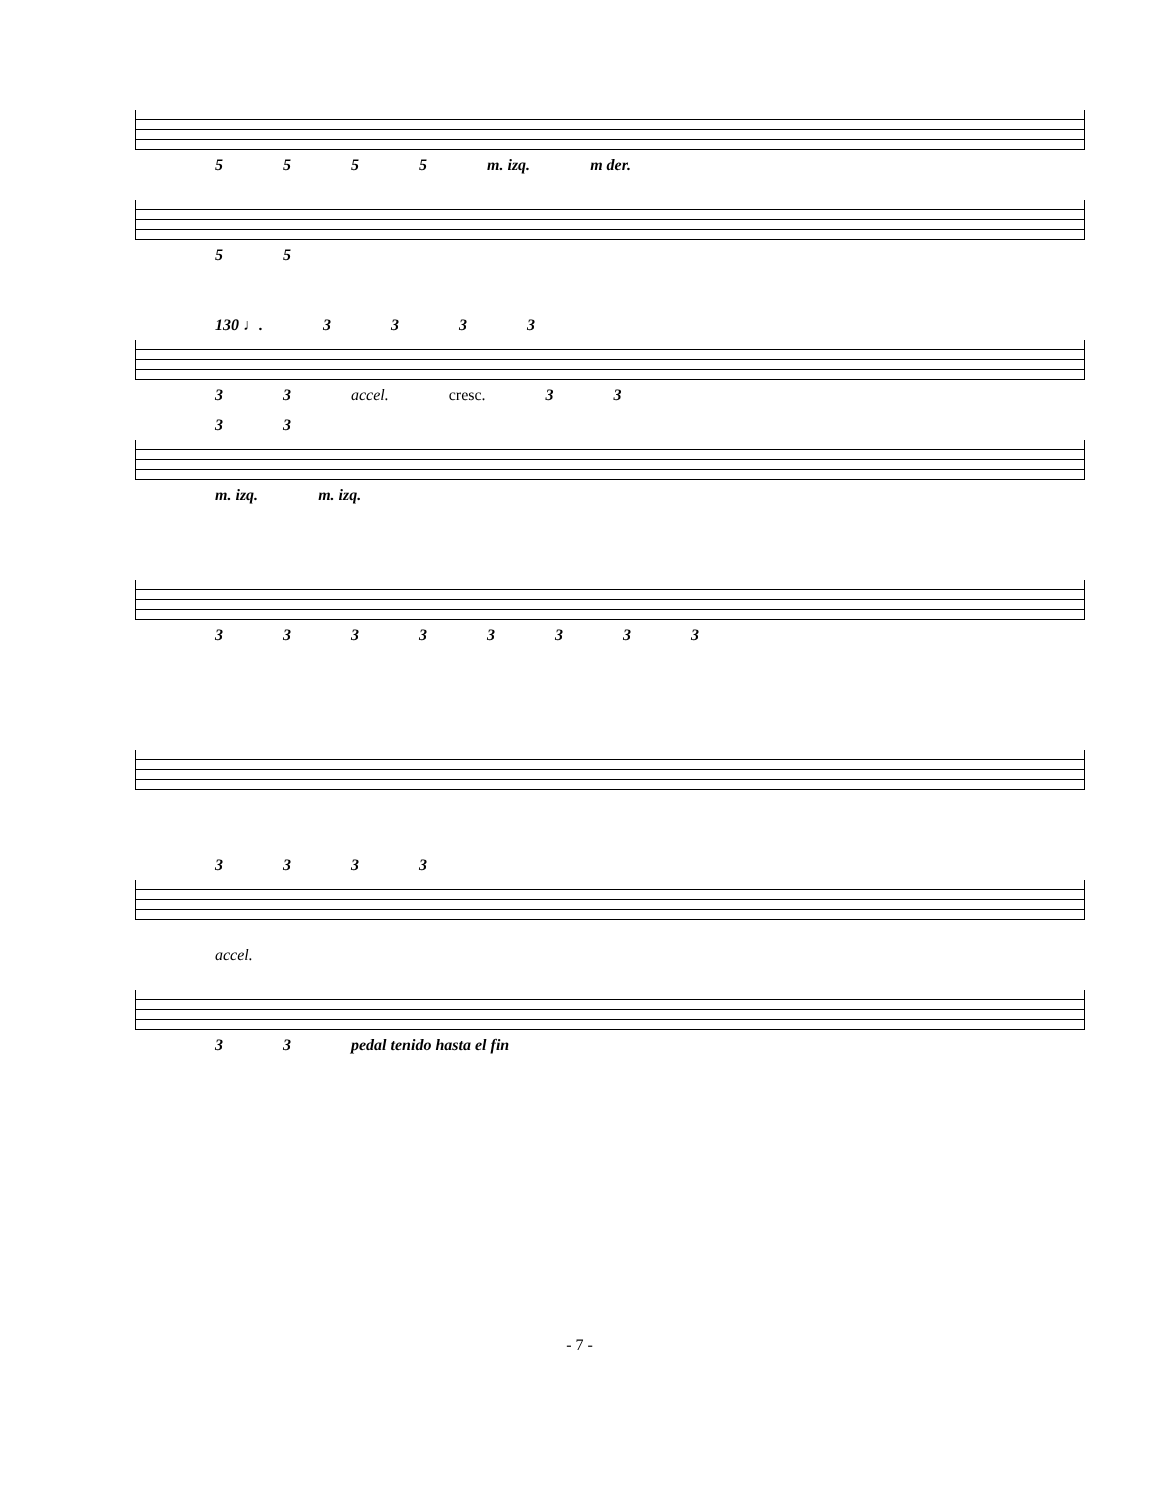5555 m. izq. m der.
55
130 ♩. 3333
33 accel. cresc. 33
33
m. izq. m. izq.
33333333
3333
accel.
33 pedal tenido hasta el fin
- 7 -